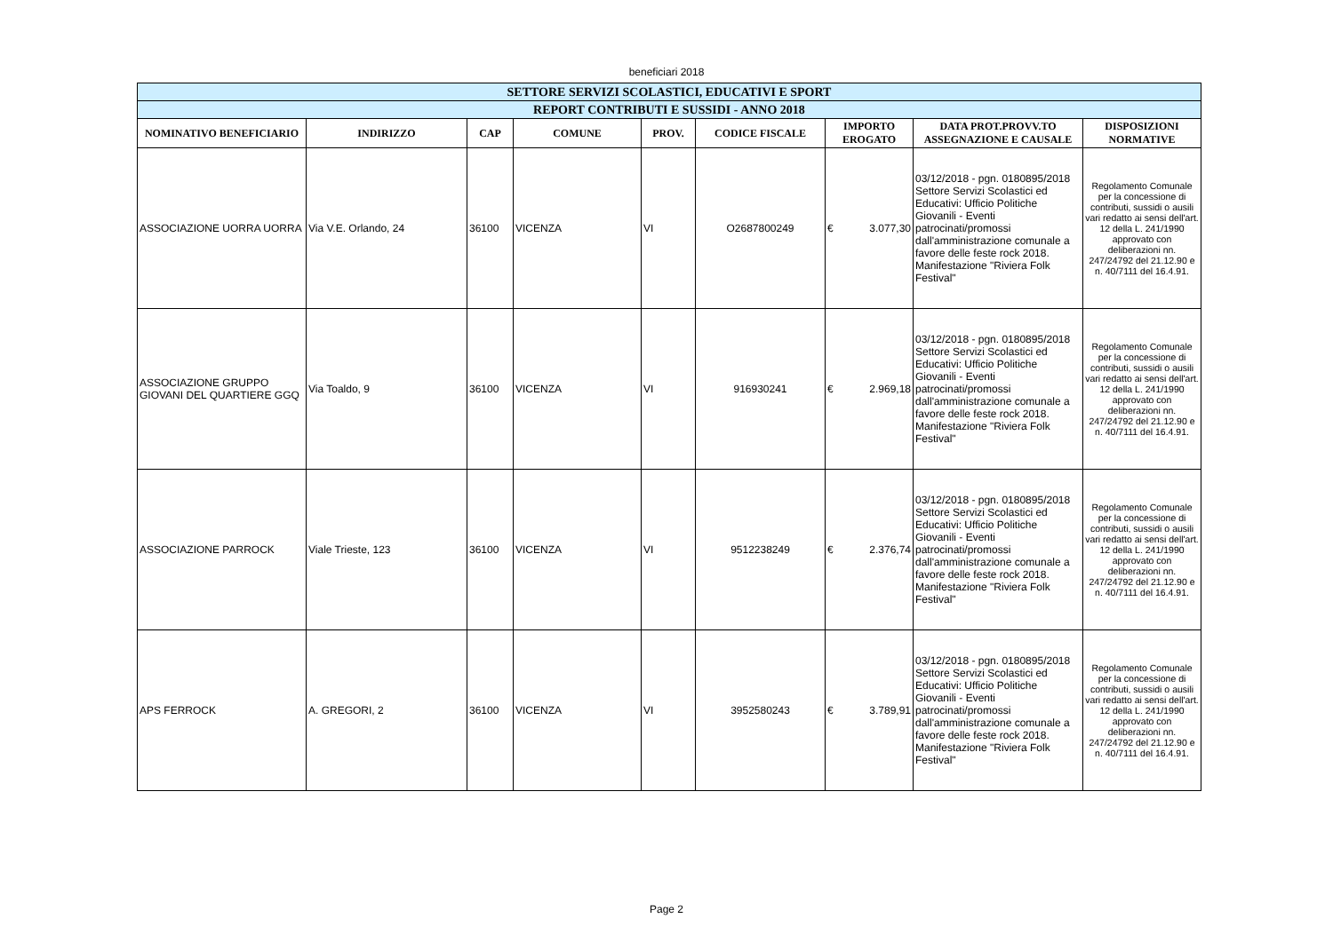beneficiari 2018
| SETTORE SERVIZI SCOLASTICI, EDUCATIVI E SPORT | | | | | | | | |
| REPORT CONTRIBUTI E SUSSIDI - ANNO 2018 | | | | | | | | |
| NOMINATIVO BENEFICIARIO | INDIRIZZO | CAP | COMUNE | PROV. | CODICE FISCALE | IMPORTO EROGATO | DATA PROT.PROVV.TO ASSEGNAZIONE E CAUSALE | DISPOSIZIONI NORMATIVE |
| ASSOCIAZIONE UORRA UORRA | Via V.E. Orlando, 24 | 36100 | VICENZA | VI | O2687800249 | € 3.077,30 | 03/12/2018 - pgn. 0180895/2018 Settore Servizi Scolastici ed Educativi: Ufficio Politiche Giovanili - Eventi patrocinati/promossi dall'amministrazione comunale a favore delle feste rock 2018. Manifestazione "Riviera Folk Festival" | Regolamento Comunale per la concessione di contributi, sussidi o ausili vari redatto ai sensi dell'art. 12 della L. 241/1990 approvato con deliberazioni nn. 247/24792 del 21.12.90 e n. 40/7111 del 16.4.91. |
| ASSOCIAZIONE GRUPPO GIOVANI DEL QUARTIERE GGQ | Via Toaldo, 9 | 36100 | VICENZA | VI | 916930241 | € 2.969,18 | 03/12/2018 - pgn. 0180895/2018 Settore Servizi Scolastici ed Educativi: Ufficio Politiche Giovanili - Eventi patrocinati/promossi dall'amministrazione comunale a favore delle feste rock 2018. Manifestazione "Riviera Folk Festival" | Regolamento Comunale per la concessione di contributi, sussidi o ausili vari redatto ai sensi dell'art. 12 della L. 241/1990 approvato con deliberazioni nn. 247/24792 del 21.12.90 e n. 40/7111 del 16.4.91. |
| ASSOCIAZIONE PARROCK | Viale Trieste, 123 | 36100 | VICENZA | VI | 9512238249 | € 2.376,74 | 03/12/2018 - pgn. 0180895/2018 Settore Servizi Scolastici ed Educativi: Ufficio Politiche Giovanili - Eventi patrocinati/promossi dall'amministrazione comunale a favore delle feste rock 2018. Manifestazione "Riviera Folk Festival" | Regolamento Comunale per la concessione di contributi, sussidi o ausili vari redatto ai sensi dell'art. 12 della L. 241/1990 approvato con deliberazioni nn. 247/24792 del 21.12.90 e n. 40/7111 del 16.4.91. |
| APS FERROCK | A. GREGORI, 2 | 36100 | VICENZA | VI | 3952580243 | € 3.789,91 | 03/12/2018 - pgn. 0180895/2018 Settore Servizi Scolastici ed Educativi: Ufficio Politiche Giovanili - Eventi patrocinati/promossi dall'amministrazione comunale a favore delle feste rock 2018. Manifestazione "Riviera Folk Festival" | Regolamento Comunale per la concessione di contributi, sussidi o ausili vari redatto ai sensi dell'art. 12 della L. 241/1990 approvato con deliberazioni nn. 247/24792 del 21.12.90 e n. 40/7111 del 16.4.91. |
Page 2